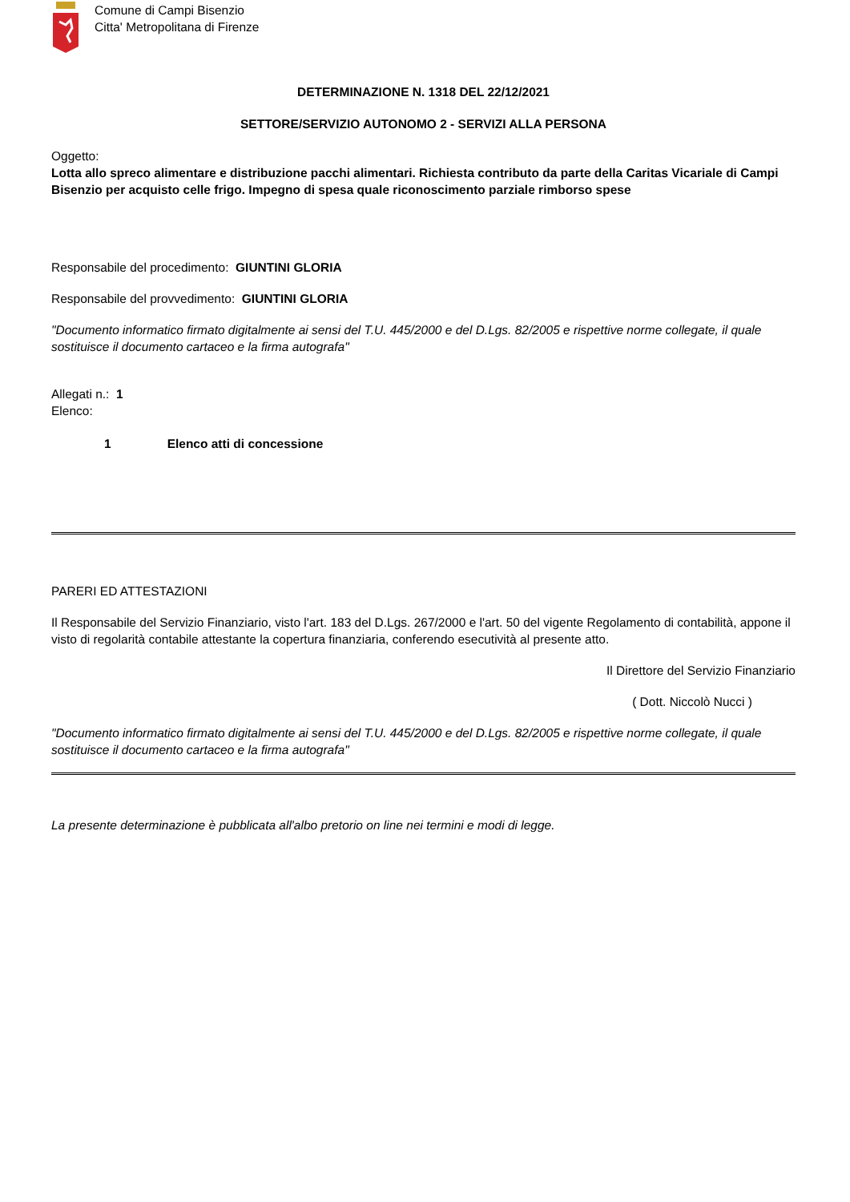Comune di Campi Bisenzio
Citta' Metropolitana di Firenze
DETERMINAZIONE N. 1318 DEL 22/12/2021
SETTORE/SERVIZIO AUTONOMO 2 - SERVIZI ALLA PERSONA
Oggetto:
Lotta allo spreco alimentare e distribuzione pacchi alimentari. Richiesta contributo da parte della Caritas Vicariale di Campi Bisenzio per acquisto celle frigo. Impegno di spesa quale riconoscimento parziale rimborso spese
Responsabile del procedimento: GIUNTINI GLORIA
Responsabile del provvedimento: GIUNTINI GLORIA
"Documento informatico firmato digitalmente ai sensi del T.U. 445/2000 e del D.Lgs. 82/2005 e rispettive norme collegate, il quale sostituisce il documento cartaceo e la firma autografa"
Allegati n.: 1
Elenco:
1 Elenco atti di concessione
PARERI ED ATTESTAZIONI
Il Responsabile del Servizio Finanziario, visto l'art. 183 del D.Lgs. 267/2000 e l'art. 50 del vigente Regolamento di contabilità, appone il visto di regolarità contabile attestante la copertura finanziaria, conferendo esecutività al presente atto.
Il Direttore del Servizio Finanziario
( Dott. Niccolò Nucci )
"Documento informatico firmato digitalmente ai sensi del T.U. 445/2000 e del D.Lgs. 82/2005 e rispettive norme collegate, il quale sostituisce il documento cartaceo e la firma autografa"
La presente determinazione è pubblicata all'albo pretorio on line nei termini e modi di legge.